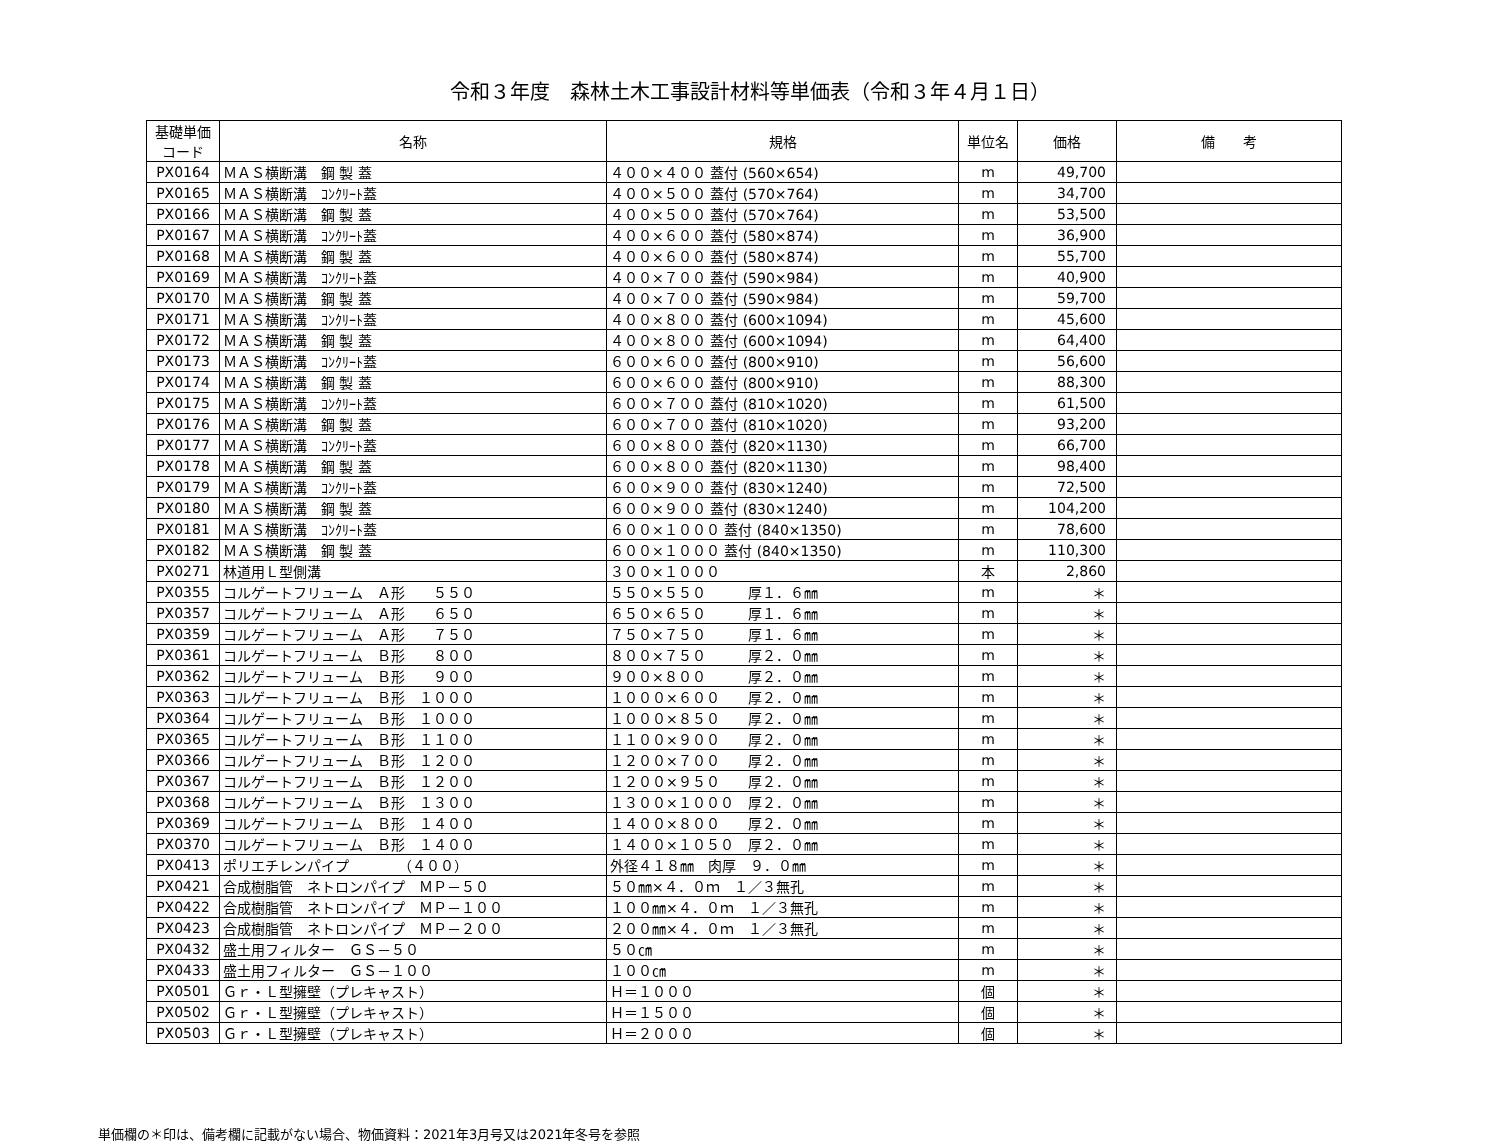令和３年度　森林土木工事設計材料等単価表（令和３年４月１日）
| 基礎単価 コード | 名称 | 規格 | 単位名 | 価格 | 備 考 |
| --- | --- | --- | --- | --- | --- |
| PX0164 | ＭＡＳ横断溝 鋼 製 蓋 | ４００×４００ 蓋付 (560×654) | m | 49,700 | |
| PX0165 | ＭＡＳ横断溝 ｺﾝｸﾘｰﾄ蓋 | ４００×５００ 蓋付 (570×764) | m | 34,700 | |
| PX0166 | ＭＡＳ横断溝 鋼 製 蓋 | ４００×５００ 蓋付 (570×764) | m | 53,500 | |
| PX0167 | ＭＡＳ横断溝 ｺﾝｸﾘｰﾄ蓋 | ４００×６００ 蓋付 (580×874) | m | 36,900 | |
| PX0168 | ＭＡＳ横断溝 鋼 製 蓋 | ４００×６００ 蓋付 (580×874) | m | 55,700 | |
| PX0169 | ＭＡＳ横断溝 ｺﾝｸﾘｰﾄ蓋 | ４００×７００ 蓋付 (590×984) | m | 40,900 | |
| PX0170 | ＭＡＳ横断溝 鋼 製 蓋 | ４００×７００ 蓋付 (590×984) | m | 59,700 | |
| PX0171 | ＭＡＳ横断溝 ｺﾝｸﾘｰﾄ蓋 | ４００×８００ 蓋付 (600×1094) | m | 45,600 | |
| PX0172 | ＭＡＳ横断溝 鋼 製 蓋 | ４００×８００ 蓋付 (600×1094) | m | 64,400 | |
| PX0173 | ＭＡＳ横断溝 ｺﾝｸﾘｰﾄ蓋 | ６００×６００ 蓋付 (800×910) | m | 56,600 | |
| PX0174 | ＭＡＳ横断溝 鋼 製 蓋 | ６００×６００ 蓋付 (800×910) | m | 88,300 | |
| PX0175 | ＭＡＳ横断溝 ｺﾝｸﾘｰﾄ蓋 | ６００×７００ 蓋付 (810×1020) | m | 61,500 | |
| PX0176 | ＭＡＳ横断溝 鋼 製 蓋 | ６００×７００ 蓋付 (810×1020) | m | 93,200 | |
| PX0177 | ＭＡＳ横断溝 ｺﾝｸﾘｰﾄ蓋 | ６００×８００ 蓋付 (820×1130) | m | 66,700 | |
| PX0178 | ＭＡＳ横断溝 鋼 製 蓋 | ６００×８００ 蓋付 (820×1130) | m | 98,400 | |
| PX0179 | ＭＡＳ横断溝 ｺﾝｸﾘｰﾄ蓋 | ６００×９００ 蓋付 (830×1240) | m | 72,500 | |
| PX0180 | ＭＡＳ横断溝 鋼 製 蓋 | ６００×９００ 蓋付 (830×1240) | m | 104,200 | |
| PX0181 | ＭＡＳ横断溝 ｺﾝｸﾘｰﾄ蓋 | ６００×１０００ 蓋付 (840×1350) | m | 78,600 | |
| PX0182 | ＭＡＳ横断溝 鋼 製 蓋 | ６００×１０００ 蓋付 (840×1350) | m | 110,300 | |
| PX0271 | 林道用Ｌ型側溝 | ３００×１０００ | 本 | 2,860 | |
| PX0355 | コルゲートフリューム Ａ形 ５５０ | ５５０×５５０ 厚１．６㎜ | m | ＊ | |
| PX0357 | コルゲートフリューム Ａ形 ６５０ | ６５０×６５０ 厚１．６㎜ | m | ＊ | |
| PX0359 | コルゲートフリューム Ａ形 ７５０ | ７５０×７５０ 厚１．６㎜ | m | ＊ | |
| PX0361 | コルゲートフリューム Ｂ形 ８００ | ８００×７５０ 厚２．０㎜ | m | ＊ | |
| PX0362 | コルゲートフリューム Ｂ形 ９００ | ９００×８００ 厚２．０㎜ | m | ＊ | |
| PX0363 | コルゲートフリューム Ｂ形 １０００ | １０００×６００ 厚２．０㎜ | m | ＊ | |
| PX0364 | コルゲートフリューム Ｂ形 １０００ | １０００×８５０ 厚２．０㎜ | m | ＊ | |
| PX0365 | コルゲートフリューム Ｂ形 １１００ | １１００×９００ 厚２．０㎜ | m | ＊ | |
| PX0366 | コルゲートフリューム Ｂ形 １２００ | １２００×７００ 厚２．０㎜ | m | ＊ | |
| PX0367 | コルゲートフリューム Ｂ形 １２００ | １２００×９５０ 厚２．０㎜ | m | ＊ | |
| PX0368 | コルゲートフリューム Ｂ形 １３００ | １３００×１０００ 厚２．０㎜ | m | ＊ | |
| PX0369 | コルゲートフリューム Ｂ形 １４００ | １４００×８００ 厚２．０㎜ | m | ＊ | |
| PX0370 | コルゲートフリューム Ｂ形 １４００ | １４００×１０５０ 厚２．０㎜ | m | ＊ | |
| PX0413 | ポリエチレンパイプ （４００） | 外径４１８㎜ 肉厚 ９．０㎜ | m | ＊ | |
| PX0421 | 合成樹脂管 ネトロンパイプ ＭＰ－５０ | ５０㎜×４．０ｍ １／３無孔 | m | ＊ | |
| PX0422 | 合成樹脂管 ネトロンパイプ ＭＰ－１００ | １００㎜×４．０ｍ １／３無孔 | m | ＊ | |
| PX0423 | 合成樹脂管 ネトロンパイプ ＭＰ－２００ | ２００㎜×４．０ｍ １／３無孔 | m | ＊ | |
| PX0432 | 盛土用フィルター ＧＳ－５０ | ５０㎝ | m | ＊ | |
| PX0433 | 盛土用フィルター ＧＳ－１００ | １００㎝ | m | ＊ | |
| PX0501 | Ｇｒ・Ｌ型擁壁（プレキャスト） | Ｈ＝１０００ | 個 | ＊ | |
| PX0502 | Ｇｒ・Ｌ型擁壁（プレキャスト） | Ｈ＝１５００ | 個 | ＊ | |
| PX0503 | Ｇｒ・Ｌ型擁壁（プレキャスト） | Ｈ＝２０００ | 個 | ＊ | |
単価欄の＊印は、備考欄に記載がない場合、物価資料：2021年3月号又は2021年冬号を参照